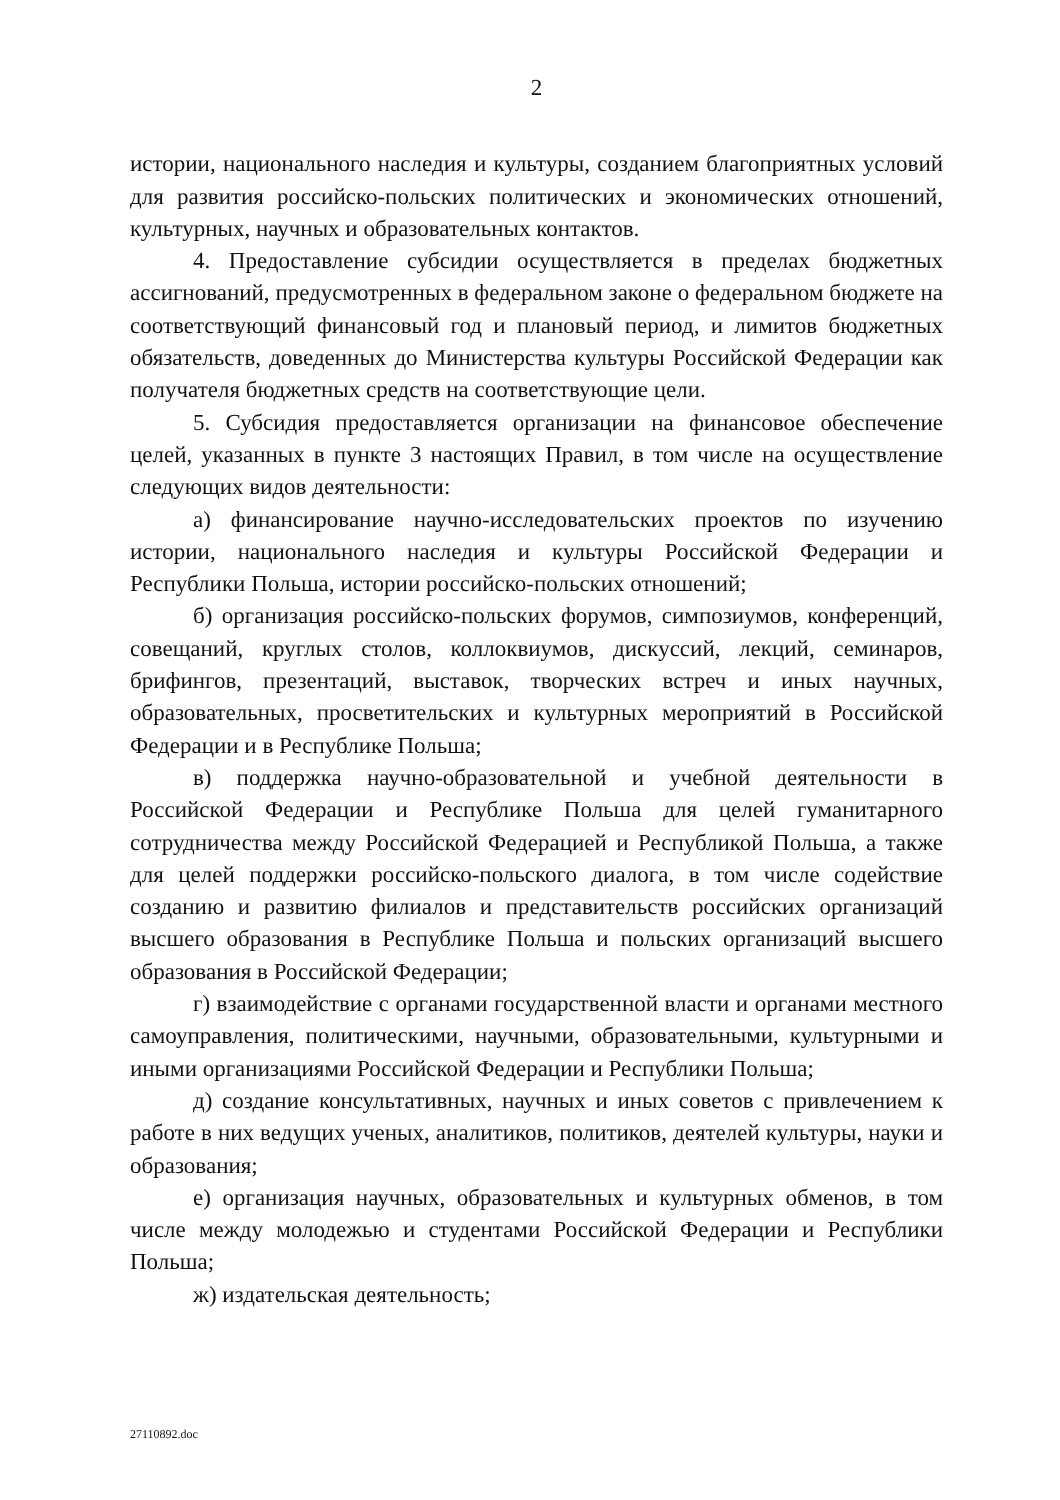2
истории, национального наследия и культуры, созданием благоприятных условий для развития российско-польских политических и экономических отношений, культурных, научных и образовательных контактов.
4. Предоставление субсидии осуществляется в пределах бюджетных ассигнований, предусмотренных в федеральном законе о федеральном бюджете на соответствующий финансовый год и плановый период, и лимитов бюджетных обязательств, доведенных до Министерства культуры Российской Федерации как получателя бюджетных средств на соответствующие цели.
5. Субсидия предоставляется организации на финансовое обеспечение целей, указанных в пункте 3 настоящих Правил, в том числе на осуществление следующих видов деятельности:
а) финансирование научно-исследовательских проектов по изучению истории, национального наследия и культуры Российской Федерации и Республики Польша, истории российско-польских отношений;
б) организация российско-польских форумов, симпозиумов, конференций, совещаний, круглых столов, коллоквиумов, дискуссий, лекций, семинаров, брифингов, презентаций, выставок, творческих встреч и иных научных, образовательных, просветительских и культурных мероприятий в Российской Федерации и в Республике Польша;
в) поддержка научно-образовательной и учебной деятельности в Российской Федерации и Республике Польша для целей гуманитарного сотрудничества между Российской Федерацией и Республикой Польша, а также для целей поддержки российско-польского диалога, в том числе содействие созданию и развитию филиалов и представительств российских организаций высшего образования в Республике Польша и польских организаций высшего образования в Российской Федерации;
г) взаимодействие с органами государственной власти и органами местного самоуправления, политическими, научными, образовательными, культурными и иными организациями Российской Федерации и Республики Польша;
д) создание консультативных, научных и иных советов с привлечением к работе в них ведущих ученых, аналитиков, политиков, деятелей культуры, науки и образования;
е) организация научных, образовательных и культурных обменов, в том числе между молодежью и студентами Российской Федерации и Республики Польша;
ж) издательская деятельность;
27110892.doc